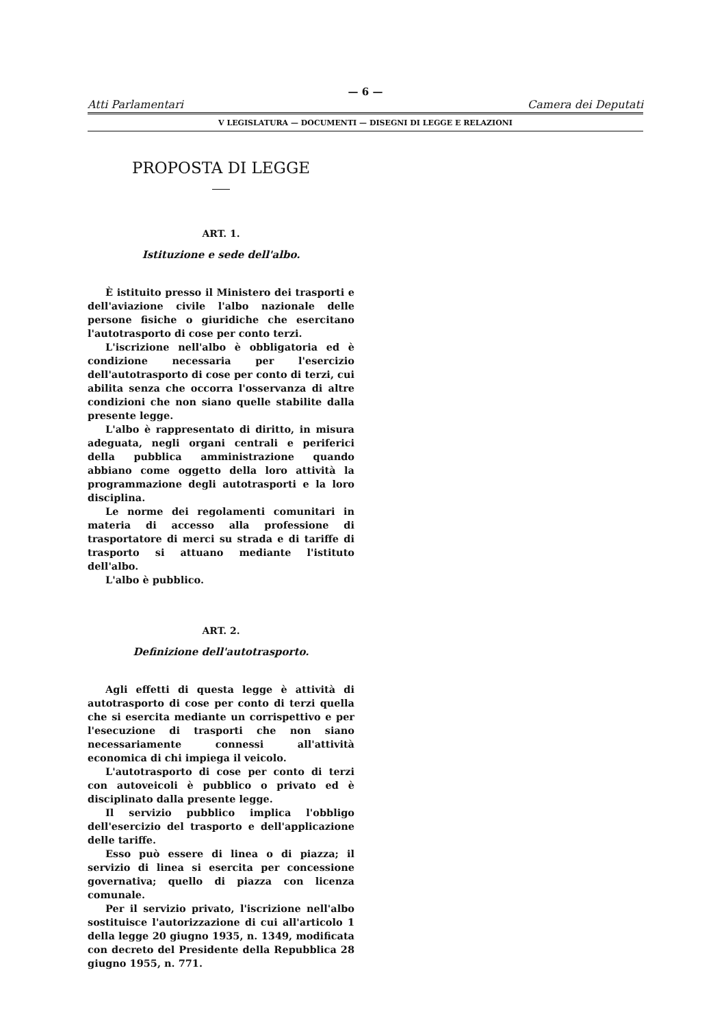— 6 —
Atti Parlamentari Camera dei Deputati
V LEGISLATURA — DOCUMENTI — DISEGNI DI LEGGE E RELAZIONI
PROPOSTA DI LEGGE
ART. 1.
Istituzione e sede dell'albo.
È istituito presso il Ministero dei trasporti e dell'aviazione civile l'albo nazionale delle persone fisiche o giuridiche che esercitano l'autotrasporto di cose per conto terzi.
L'iscrizione nell'albo è obbligatoria ed è condizione necessaria per l'esercizio dell'autotrasporto di cose per conto di terzi, cui abilita senza che occorra l'osservanza di altre condizioni che non siano quelle stabilite dalla presente legge.
L'albo è rappresentato di diritto, in misura adeguata, negli organi centrali e periferici della pubblica amministrazione quando abbiano come oggetto della loro attività la programmazione degli autotrasporti e la loro disciplina.
Le norme dei regolamenti comunitari in materia di accesso alla professione di trasportatore di merci su strada e di tariffe di trasporto si attuano mediante l'istituto dell'albo.
L'albo è pubblico.
ART. 2.
Definizione dell'autotrasporto.
Agli effetti di questa legge è attività di autotrasporto di cose per conto di terzi quella che si esercita mediante un corrispettivo e per l'esecuzione di trasporti che non siano necessariamente connessi all'attività economica di chi impiega il veicolo.
L'autotrasporto di cose per conto di terzi con autoveicoli è pubblico o privato ed è disciplinato dalla presente legge.
Il servizio pubblico implica l'obbligo dell'esercizio del trasporto e dell'applicazione delle tariffe.
Esso può essere di linea o di piazza; il servizio di linea si esercita per concessione governativa; quello di piazza con licenza comunale.
Per il servizio privato, l'iscrizione nell'albo sostituisce l'autorizzazione di cui all'articolo 1 della legge 20 giugno 1935, n. 1349, modificata con decreto del Presidente della Repubblica 28 giugno 1955, n. 771.